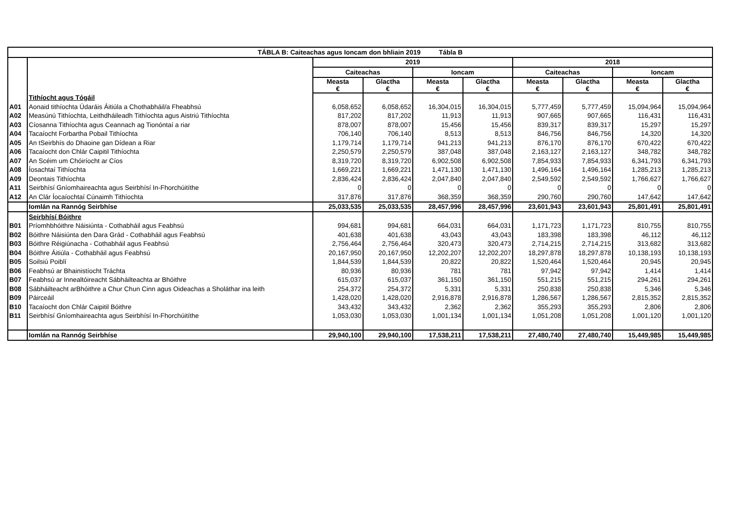| TÁBLA B: Caiteachas agus Ioncam don bhliain 2019 Tábla B | | | | | | | | | |
| --- | --- | --- | --- | --- | --- | --- | --- | --- | --- |
| | | 2019 | | | | 2018 | | | |
| | | Caiteachas | | Ioncam | | Caiteachas | | Ioncam | |
| | | Measta € | Glactha € | Measta € | Glactha € | Measta € | Glactha € | Measta € | Glactha € |
| | Tithíocht agus Tógáil | | | | | | | | |
| A01 | Aonaid tithíochta Údaráis Áitiúla a Chothabháil/a Fheabhsú | 6,058,652 | 6,058,652 | 16,304,015 | 16,304,015 | 5,777,459 | 5,777,459 | 15,094,964 | 15,094,964 |
| A02 | Measúnú Tithíochta, Leithdháileadh Tithíochta agus Aistriú Tithíochta | 817,202 | 817,202 | 11,913 | 11,913 | 907,665 | 907,665 | 116,431 | 116,431 |
| A03 | Cíosanna Tithíochta agus Ceannach ag Tionóntaí a riar | 878,007 | 878,007 | 15,456 | 15,456 | 839,317 | 839,317 | 15,297 | 15,297 |
| A04 | Tacaíocht Forbartha Pobail Tithíochta | 706,140 | 706,140 | 8,513 | 8,513 | 846,756 | 846,756 | 14,320 | 14,320 |
| A05 | An tSeirbhís do Dhaoine gan Dídean a Riar | 1,179,714 | 1,179,714 | 941,213 | 941,213 | 876,170 | 876,170 | 670,422 | 670,422 |
| A06 | Tacaíocht don Chlár Caipitil Tithíochta | 2,250,579 | 2,250,579 | 387,048 | 387,048 | 2,163,127 | 2,163,127 | 348,782 | 348,782 |
| A07 | An Scéim um Chóiríocht ar Cíos | 8,319,720 | 8,319,720 | 6,902,508 | 6,902,508 | 7,854,933 | 7,854,933 | 6,341,793 | 6,341,793 |
| A08 | Íosachtaí Tithíochta | 1,669,221 | 1,669,221 | 1,471,130 | 1,471,130 | 1,496,164 | 1,496,164 | 1,285,213 | 1,285,213 |
| A09 | Deontais Tithíochta | 2,836,424 | 2,836,424 | 2,047,840 | 2,047,840 | 2,549,592 | 2,549,592 | 1,766,627 | 1,766,627 |
| A11 | Seirbhísí Gníomhaireachta agus Seirbhísí In-Fhorchúitíthe | 0 | 0 | 0 | 0 | 0 | 0 | 0 | 0 |
| A12 | An Clár Íocaíochtaí Cúnaimh Tithíochta | 317,876 | 317,876 | 368,359 | 368,359 | 290,760 | 290,760 | 147,642 | 147,642 |
| | Iomlán na Rannóg Seirbhíse | 25,033,535 | 25,033,535 | 28,457,996 | 28,457,996 | 23,601,943 | 23,601,943 | 25,801,491 | 25,801,491 |
| | Seirbhísí Bóithre | | | | | | | | |
| B01 | Príomhbhóithre Náisiúnta - Cothabháil agus Feabhsú | 994,681 | 994,681 | 664,031 | 664,031 | 1,171,723 | 1,171,723 | 810,755 | 810,755 |
| B02 | Bóithre Náisiúnta den Dara Grád - Cothabháil agus Feabhsú | 401,638 | 401,638 | 43,043 | 43,043 | 183,398 | 183,398 | 46,112 | 46,112 |
| B03 | Bóithre Réigiúnacha - Cothabháil agus Feabhsú | 2,756,464 | 2,756,464 | 320,473 | 320,473 | 2,714,215 | 2,714,215 | 313,682 | 313,682 |
| B04 | Bóithre Áitiúla - Cothabháil agus Feabhsú | 20,167,950 | 20,167,950 | 12,202,207 | 12,202,207 | 18,297,878 | 18,297,878 | 10,138,193 | 10,138,193 |
| B05 | Soilsiú Poiblí | 1,844,539 | 1,844,539 | 20,822 | 20,822 | 1,520,464 | 1,520,464 | 20,945 | 20,945 |
| B06 | Feabhsú ar Bhainistíocht Tráchta | 80,936 | 80,936 | 781 | 781 | 97,942 | 97,942 | 1,414 | 1,414 |
| B07 | Feabhsú ar Innealtóireacht Sábháilteachta ar Bhóithre | 615,037 | 615,037 | 361,150 | 361,150 | 551,215 | 551,215 | 294,261 | 294,261 |
| B08 | Sábháilteacht arBhóithre a Chur Chun Cinn agus Oideachas a Sholáthar ina leith | 254,372 | 254,372 | 5,331 | 5,331 | 250,838 | 250,838 | 5,346 | 5,346 |
| B09 | Páirceáil | 1,428,020 | 1,428,020 | 2,916,878 | 2,916,878 | 1,286,567 | 1,286,567 | 2,815,352 | 2,815,352 |
| B10 | Tacaíocht don Chlár Caipitil Bóithre | 343,432 | 343,432 | 2,362 | 2,362 | 355,293 | 355,293 | 2,806 | 2,806 |
| B11 | Seirbhísí Gníomhaireachta agus Seirbhísí In-Fhorchúitíthe | 1,053,030 | 1,053,030 | 1,001,134 | 1,001,134 | 1,051,208 | 1,051,208 | 1,001,120 | 1,001,120 |
| | Iomlán na Rannóg Seirbhíse | 29,940,100 | 29,940,100 | 17,538,211 | 17,538,211 | 27,480,740 | 27,480,740 | 15,449,985 | 15,449,985 |